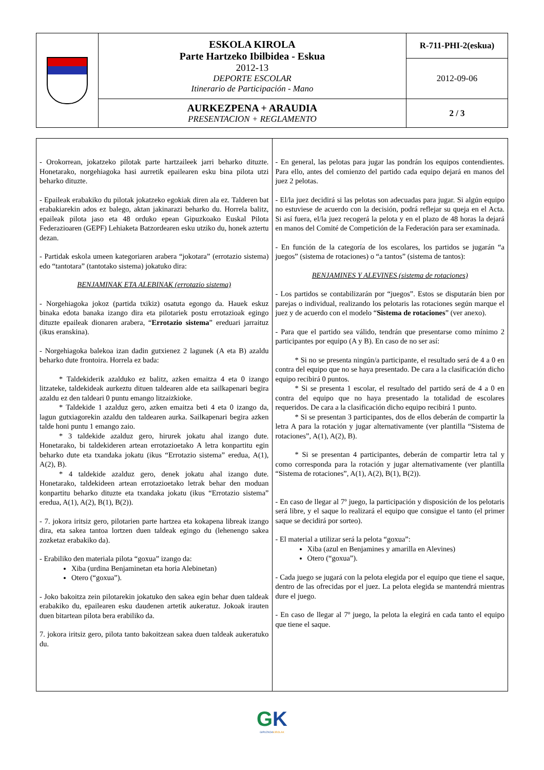| | ESKOLA KIROLA Parte Hartzeko Ibilbidea - Eskua 2012-13 DEPORTE ESCOLAR Itinerario de Participación - Mano | R-711-PHI-2(eskua) |
| | | 2012-09-06 |
| | AURKEZPENA + ARAUDIA PRESENTACION + REGLAMENTO | 2 / 3 |
| - Orokorrean, jokatzeko pilotak parte hartzaileek jarri beharko dituzte. Honetarako, norgehiagoka hasi aurretik epailearen esku bina pilota utzi beharko dituzte. - Epaileak erabakiko du pilotak jokatzeko egokiak diren ala ez. Talderen bat erabakiarekin ados ez balego, aktan jakinarazi beharko du. Horrela balitz, epaileak pilota jaso eta 48 orduko epean Gipuzkoako Euskal Pilota Federazioaren (GEPF) Lehiaketa Batzordearen esku utziko du, honek aztertu dezan. - Partidak eskola umeen kategoriaren arabera “jokotara” (errotazio sistema) edo “tantotara” (tantotako sistema) jokatuko dira: BENJAMINAK ETA ALEBINAK (errotazio sistema) - Norgehiagoka jokoz (partida txikiz) osatuta egongo da. Hauek eskuz binaka edota banaka izango dira eta pilotariek postu errotazioak egingo dituzte epaileak dionaren arabera, “ Errotazio sistema ” ereduari jarraituz (ikus eranskina). - Norgehiagoka balekoa izan dadin gutxienez 2 lagunek (A eta B) azaldu beharko dute frontoira. Horrela ez bada: * Taldekiderik azalduko ez balitz, azken emaitza 4 eta 0 izango litzateke, taldekideak aurkeztu dituen taldearen alde eta sailkapenari begira azaldu ez den taldeari 0 puntu emango litzaizkioke. * Taldekide 1 azalduz gero, azken emaitza beti 4 eta 0 izango da, lagun gutxiagorekin azaldu den taldearen aurka. Sailkapenari begira azken talde honi puntu 1 emango zaio. * 3 taldekide azalduz gero, hirurek jokatu ahal izango dute. Honetarako, bi taldekideren artean errotazioetako A letra konpartitu egin beharko dute eta txandaka jokatu (ikus “Errotazio sistema” eredua, A(1), A(2), B). * 4 taldekide azalduz gero, denek jokatu ahal izango dute. Honetarako, taldekideen artean errotazioetako letrak behar den moduan konpartitu beharko dituzte eta txandaka jokatu (ikus “Errotazio sistema” eredua, A(1), A(2), B(1), B(2)). - 7. jokora iritsiz gero, pilotarien parte hartzea eta kokapena libreak izango dira, eta sakea tantoa lortzen duen taldeak egingo du (lehenengo sakea zozketaz erabakiko da). - Erabiliko den materiala pilota “goxua” izango da: Xiba (urdina Benjaminetan eta horia Alebinetan) Otero (“goxua”). - Joko bakoitza zein pilotarekin jokatuko den sakea egin behar duen taldeak erabakiko du, epailearen esku daudenen artetik aukeratuz. Jokoak irauten duen bitartean pilota bera erabiliko da. 7. jokora iritsiz gero, pilota tanto bakoitzean sakea duen taldeak aukeratuko du. | - En general, las pelotas para jugar las pondrán los equipos contendientes. Para ello, antes del comienzo del partido cada equipo dejará en manos del juez 2 pelotas. - El/la juez decidirá si las pelotas son adecuadas para jugar. Si algún equipo no estuviese de acuerdo con la decisión, podrá reflejar su queja en el Acta. Si así fuera, el/la juez recogerá la pelota y en el plazo de 48 horas la dejará en manos del Comité de Competición de la Federación para ser examinada. - En función de la categoría de los escolares, los partidos se jugarán “a juegos” (sistema de rotaciones) o “a tantos” (sistema de tantos): BENJAMINES Y ALEVINES (sistema de rotaciones) - Los partidos se contabilizarán por “juegos”. Estos se disputarán bien por parejas o individual, realizando los pelotaris las rotaciones según marque el juez y de acuerdo con el modelo “ Sistema de rotaciones ” (ver anexo). - Para que el partido sea válido, tendrán que presentarse como mínimo 2 participantes por equipo (A y B). En caso de no ser así: * Si no se presenta ningún/a participante, el resultado será de 4 a 0 en contra del equipo que no se haya presentado. De cara a la clasificación dicho equipo recibirá 0 puntos. * Si se presenta 1 escolar, el resultado del partido será de 4 a 0 en contra del equipo que no haya presentado la totalidad de escolares requeridos. De cara a la clasificación dicho equipo recibirá 1 punto. * Si se presentan 3 participantes, dos de ellos deberán de compartir la letra A para la rotación y jugar alternativamente (ver plantilla “Sistema de rotaciones”, A(1), A(2), B). * Si se presentan 4 participantes, deberán de compartir letra tal y como corresponda para la rotación y jugar alternativamente (ver plantilla “Sistema de rotaciones”, A(1), A(2), B(1), B(2)). - En caso de llegar al 7º juego, la participación y disposición de los pelotaris será libre, y el saque lo realizará el equipo que consigue el tanto (el primer saque se decidirá por sorteo). - El material a utilizar será la pelota “goxua”: Xiba (azul en Benjamines y amarilla en Alevines) Otero (“goxua”). - Cada juego se jugará con la pelota elegida por el equipo que tiene el saque, dentro de las ofrecidas por el juez. La pelota elegida se mantendrá mientras dure el juego. - En caso de llegar al 7º juego, la pelota la elegirá en cada tanto el equipo que tiene el saque. |
GK
GIPUZKOAKIROLAK